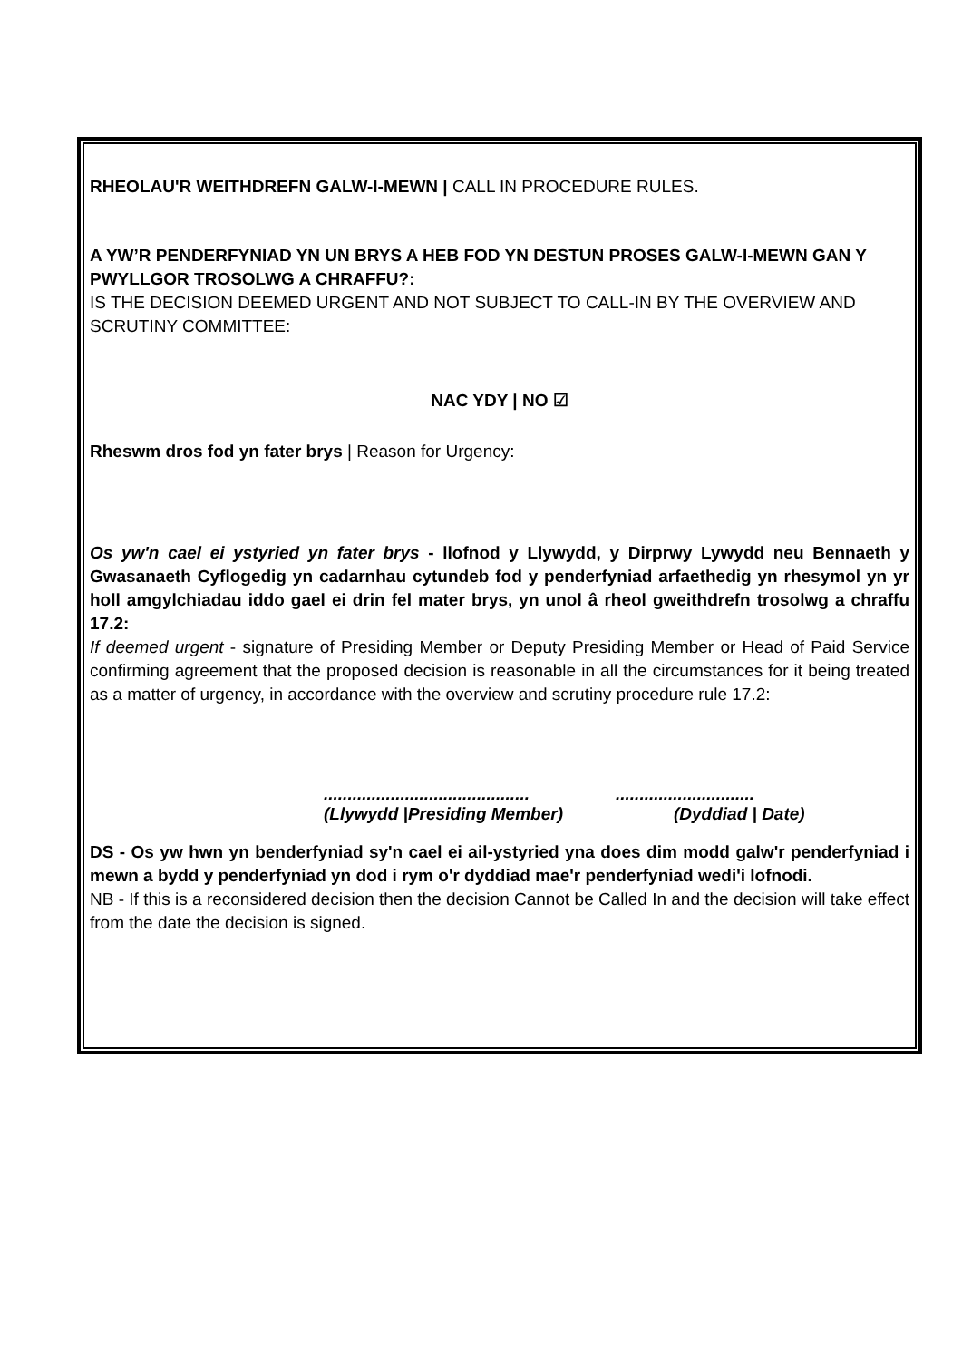RHEOLAU'R WEITHDREFN GALW-I-MEWN | CALL IN PROCEDURE RULES.
A YW’R PENDERFYNIAD YN UN BRYS A HEB FOD YN DESTUN PROSES GALW-I-MEWN GAN Y PWYLLGOR TROSOLWG A CHRAFFU?:
IS THE DECISION DEEMED URGENT AND NOT SUBJECT TO CALL-IN BY THE OVERVIEW AND SCRUTINY COMMITTEE:
NAC YDY | NO ☑
Rheswm dros fod yn fater brys | Reason for Urgency:
Os yw'n cael ei ystyried yn fater brys - llofnod y Llywydd, y Dirprwy Lywydd neu Bennaeth y Gwasanaeth Cyflogedig yn cadarnhau cytundeb fod y penderfyniad arfaethedig yn rhesymol yn yr holl amgylchiadau iddo gael ei drin fel mater brys, yn unol â rheol gweithdrefn trosolwg a chraffu 17.2:
If deemed urgent - signature of Presiding Member or Deputy Presiding Member or Head of Paid Service confirming agreement that the proposed decision is reasonable in all the circumstances for it being treated as a matter of urgency, in accordance with the overview and scrutiny procedure rule 17.2:
........................................................................
(Llywydd |Presiding Member) (Dyddiad | Date)
DS - Os yw hwn yn benderfyniad sy'n cael ei ail-ystyried yna does dim modd galw'r penderfyniad i mewn a bydd y penderfyniad yn dod i rym o'r dyddiad mae'r penderfyniad wedi'i lofnodi.
NB - If this is a reconsidered decision then the decision Cannot be Called In and the decision will take effect from the date the decision is signed.